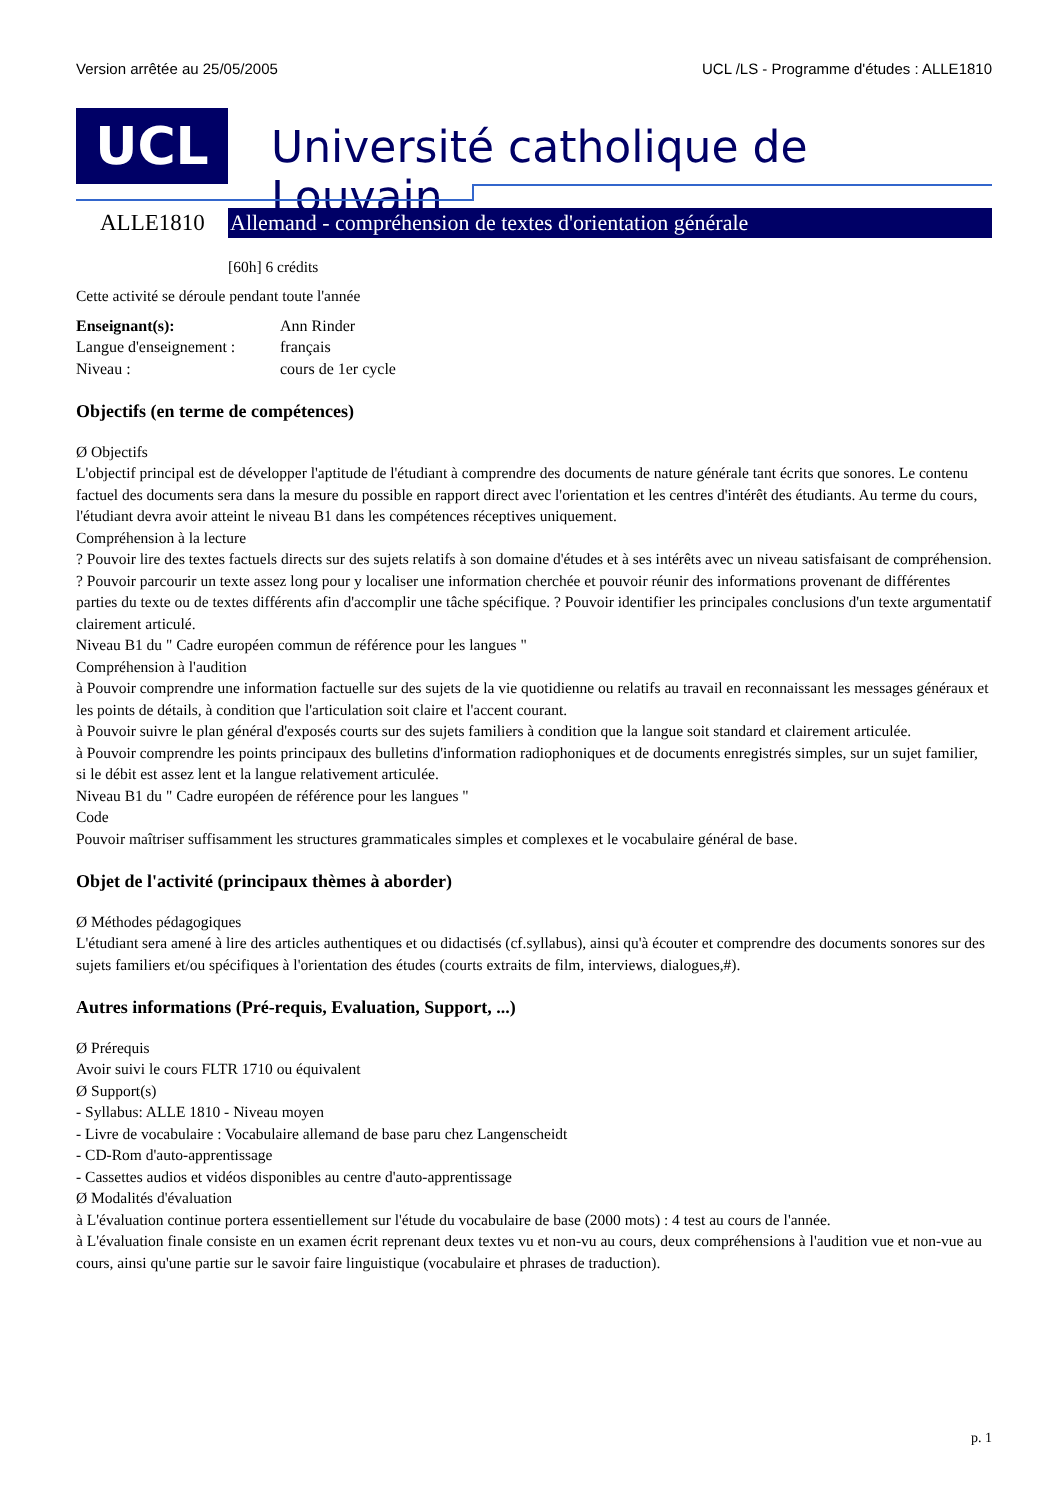Version arrêtée au 25/05/2005 UCL /LS - Programme d'études : ALLE1810
UCL
Université catholique de Louvain
ALLE1810
Allemand - compréhension de textes d'orientation générale
[60h] 6 crédits
Cette activité se déroule pendant toute l'année
| Enseignant(s): | Ann Rinder |
| Langue d'enseignement : | français |
| Niveau : | cours de 1er cycle |
Objectifs (en terme de compétences)
Ø Objectifs
L'objectif principal est de développer l'aptitude de l'étudiant à comprendre des documents de nature générale tant écrits que sonores. Le contenu factuel des documents sera dans la mesure du possible en rapport direct avec l'orientation et les centres d'intérêt des étudiants. Au terme du cours, l'étudiant devra avoir atteint le niveau B1 dans les compétences réceptives uniquement.
Compréhension à la lecture
? Pouvoir lire des textes factuels directs sur des sujets relatifs à son domaine d'études et à ses intérêts avec un niveau satisfaisant de compréhension. ? Pouvoir parcourir un texte assez long pour y localiser une information cherchée et pouvoir réunir des informations provenant de différentes parties du texte ou de textes différents afin d'accomplir une tâche spécifique. ? Pouvoir identifier les principales conclusions d'un texte argumentatif clairement articulé.
Niveau B1 du " Cadre européen commun de référence pour les langues "
Compréhension à l'audition
à Pouvoir comprendre une information factuelle sur des sujets de la vie quotidienne ou relatifs au travail en reconnaissant les messages généraux et les points de détails, à condition que l'articulation soit claire et l'accent courant.
à Pouvoir suivre le plan général d'exposés courts sur des sujets familiers à condition que la langue soit standard et clairement articulée.
à Pouvoir comprendre les points principaux des bulletins d'information radiophoniques et de documents enregistrés simples, sur un sujet familier, si le débit est assez lent et la langue relativement articulée.
Niveau B1 du " Cadre européen de référence pour les langues "
Code
Pouvoir maîtriser suffisamment les structures grammaticales simples et complexes et le vocabulaire général de base.
Objet de l'activité (principaux thèmes à aborder)
Ø Méthodes pédagogiques
L'étudiant sera amené à lire des articles authentiques et ou didactisés (cf.syllabus), ainsi qu'à écouter et comprendre des documents sonores sur des sujets familiers et/ou spécifiques à l'orientation des études (courts extraits de film, interviews, dialogues,#).
Autres informations (Pré-requis, Evaluation, Support, ...)
Ø Prérequis
Avoir suivi le cours FLTR 1710 ou équivalent
Ø Support(s)
- Syllabus: ALLE 1810 - Niveau moyen
- Livre de vocabulaire : Vocabulaire allemand de base paru chez Langenscheidt
- CD-Rom d'auto-apprentissage
- Cassettes audios et vidéos disponibles au centre d'auto-apprentissage
Ø Modalités d'évaluation
à L'évaluation continue portera essentiellement sur l'étude du vocabulaire de base (2000 mots) : 4 test au cours de l'année.
à L'évaluation finale consiste en un examen écrit reprenant deux textes vu et non-vu au cours, deux compréhensions à l'audition vue et non-vue au cours, ainsi qu'une partie sur le savoir faire linguistique (vocabulaire et phrases de traduction).
p. 1